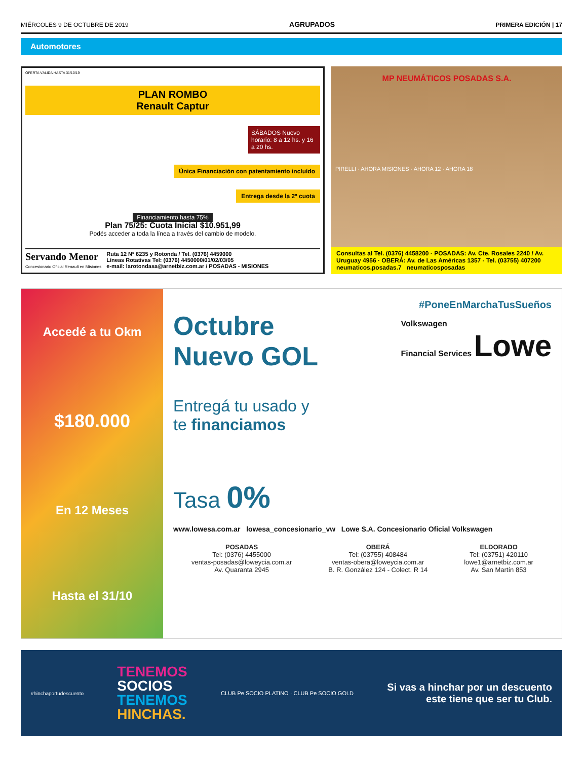MIÉRCOLES 9 DE OCTUBRE DE 2019 AGRUPADOS PRIMERA EDICIÓN | 17
Automotores
OFERTA VÁLIDA HASTA 31/10/19
PLAN ROMBO
Renault Captur
SÁBADOS Nuevo horario: 8 a 12 hs. y 16 a 20 hs.
Única Financiación con patentamiento incluído
Entrega desde la 2ª cuota
Financiamiento hasta 75%
Plan 75/25: Cuota Inicial $10.951,99
Podés acceder a toda la línea a través del cambio de modelo.
Servando Menor
Concesionario Oficial Renault en Misiones
Ruta 12 Nº 6235 y Rotonda / Tel. (0376) 4459000
Líneas Rotativas Tel: (0376) 4450000/01/02/03/05
e-mail: larotondasa@arnetbiz.com.ar / POSADAS - MISIONES
MP NEUMÁTICOS POSADAS S.A.
PIRELLI · AHORA MISIONES · AHORA 12 · AHORA 18
Consultas al Tel. (0376) 4458200 · POSADAS: Av. Cte. Rosales 2240 / Av. Uruguay 4956 · OBERÁ: Av. de Las Américas 1357 - Tel. (03755) 407200
neumaticos.posadas.7 neumaticosposadas
Accedé a tu Okm
$180.000
En 12 Meses
Hasta el 31/10
#PoneEnMarchaTusSueños
Octubre
Nuevo GOL
Volkswagen
Financial Services Lowe
Entregá tu usado y
te financiamos
Tasa 0%
www.lowesa.com.ar lowesa_concesionario_vw Lowe S.A. Concesionario Oficial Volkswagen
POSADAS
Tel: (0376) 4455000
ventas-posadas@loweycia.com.ar
Av. Quaranta 2945
OBERÁ
Tel: (03755) 408484
ventas-obera@loweycia.com.ar
B. R. González 124 - Colect. R 14
ELDORADO
Tel: (03751) 420110
lowe1@arnetbiz.com.ar
Av. San Martín 853
#hinchaportudescuento TENEMOS
SOCIOS
TENEMOS
HINCHAS. CLUB Pe SOCIO PLATINO · CLUB Pe SOCIO GOLD Si vas a hinchar por un descuento
este tiene que ser tu Club.